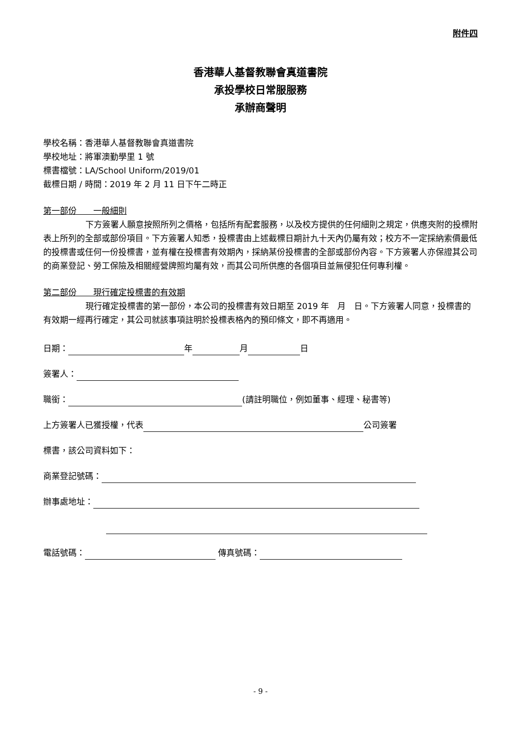附件四
香港華人基督教聯會真道書院
承投學校日常服服務
承辦商聲明
學校名稱：香港華人基督教聯會真道書院
學校地址：將軍澳勤學里 1 號
標書檔號：LA/School Uniform/2019/01
截標日期 / 時間：2019 年 2 月 11 日下午二時正
第一部份　　一般細則
下方簽署人願意按照所列之價格，包括所有配套服務，以及校方提供的任何細則之規定，供應夾附的投標附表上所列的全部或部份項目。下方簽署人知悉，投標書由上述截標日期計九十天內仍屬有效；校方不一定採納索價最低的投標書或任何一份投標書，並有權在投標書有效期內，採納某份投標書的全部或部份內容。下方簽署人亦保證其公司的商業登記、勞工保險及相關經營牌照均屬有效，而其公司所供應的各個項目並無侵犯任何專利權。
第二部份　　現行確定投標書的有效期
現行確定投標書的第一部份，本公司的投標書有效日期至 2019 年　月　日。下方簽署人同意，投標書的有效期一經再行確定，其公司就該事項註明於投標表格內的預印條文，即不再適用。
日期： 年 月 日
簽署人：
職銜： (請註明職位，例如董事、經理、秘書等)
上方簽署人已獲授權，代表 公司簽署
標書，該公司資料如下：
商業登記號碼：
辦事處地址：
電話號碼： 傳真號碼：
- 9 -